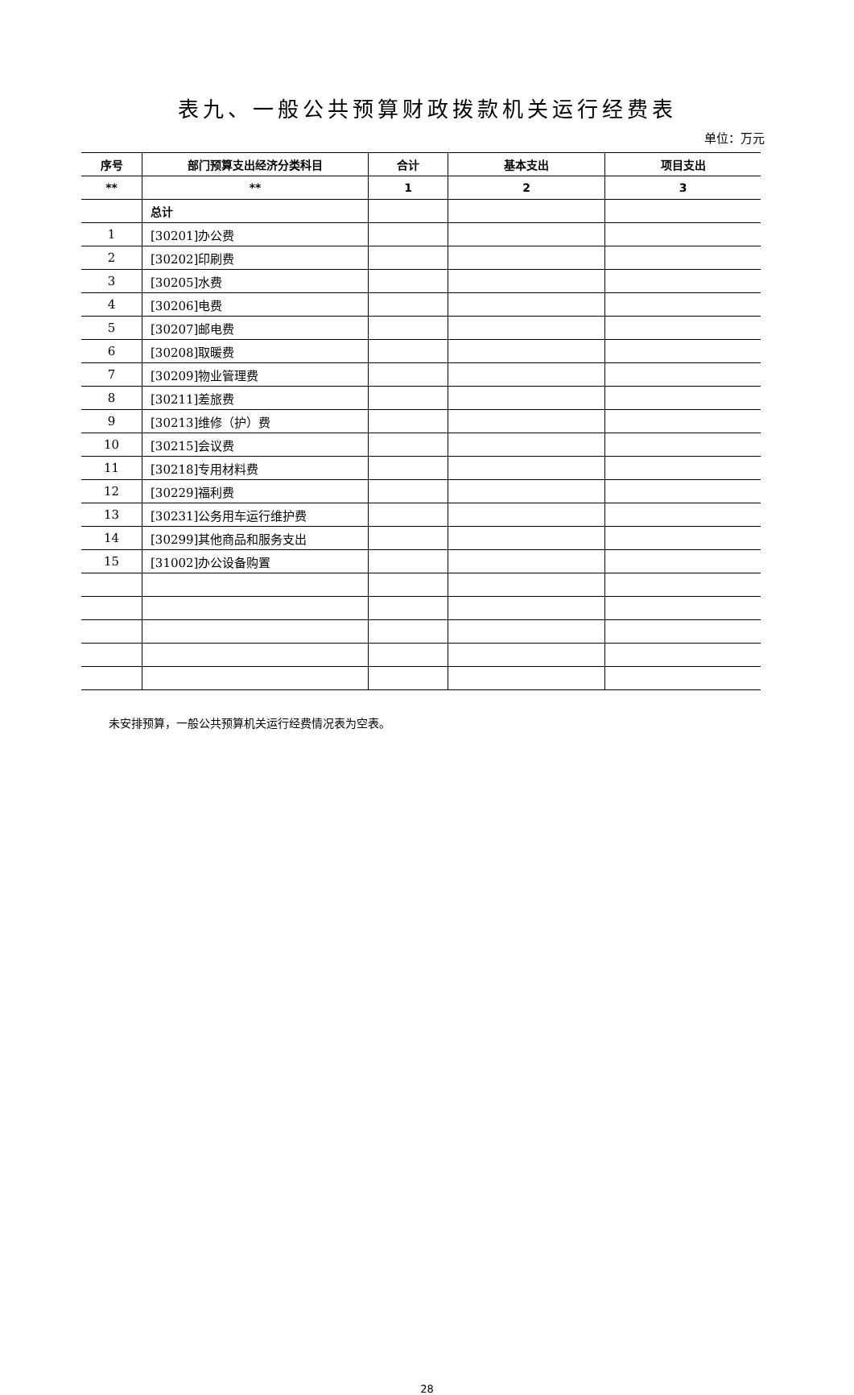表九、一般公共预算财政拨款机关运行经费表
单位：万元
| 序号 | 部门预算支出经济分类科目 | 合计 | 基本支出 | 项目支出 |
| --- | --- | --- | --- | --- |
| ** | ** | 1 | 2 | 3 |
| | 总计 | | | |
| 1 | [30201]办公费 | | | |
| 2 | [30202]印刷费 | | | |
| 3 | [30205]水费 | | | |
| 4 | [30206]电费 | | | |
| 5 | [30207]邮电费 | | | |
| 6 | [30208]取暖费 | | | |
| 7 | [30209]物业管理费 | | | |
| 8 | [30211]差旅费 | | | |
| 9 | [30213]维修（护）费 | | | |
| 10 | [30215]会议费 | | | |
| 11 | [30218]专用材料费 | | | |
| 12 | [30229]福利费 | | | |
| 13 | [30231]公务用车运行维护费 | | | |
| 14 | [30299]其他商品和服务支出 | | | |
| 15 | [31002]办公设备购置 | | | |
未安排预算，一般公共预算机关运行经费情况表为空表。
28